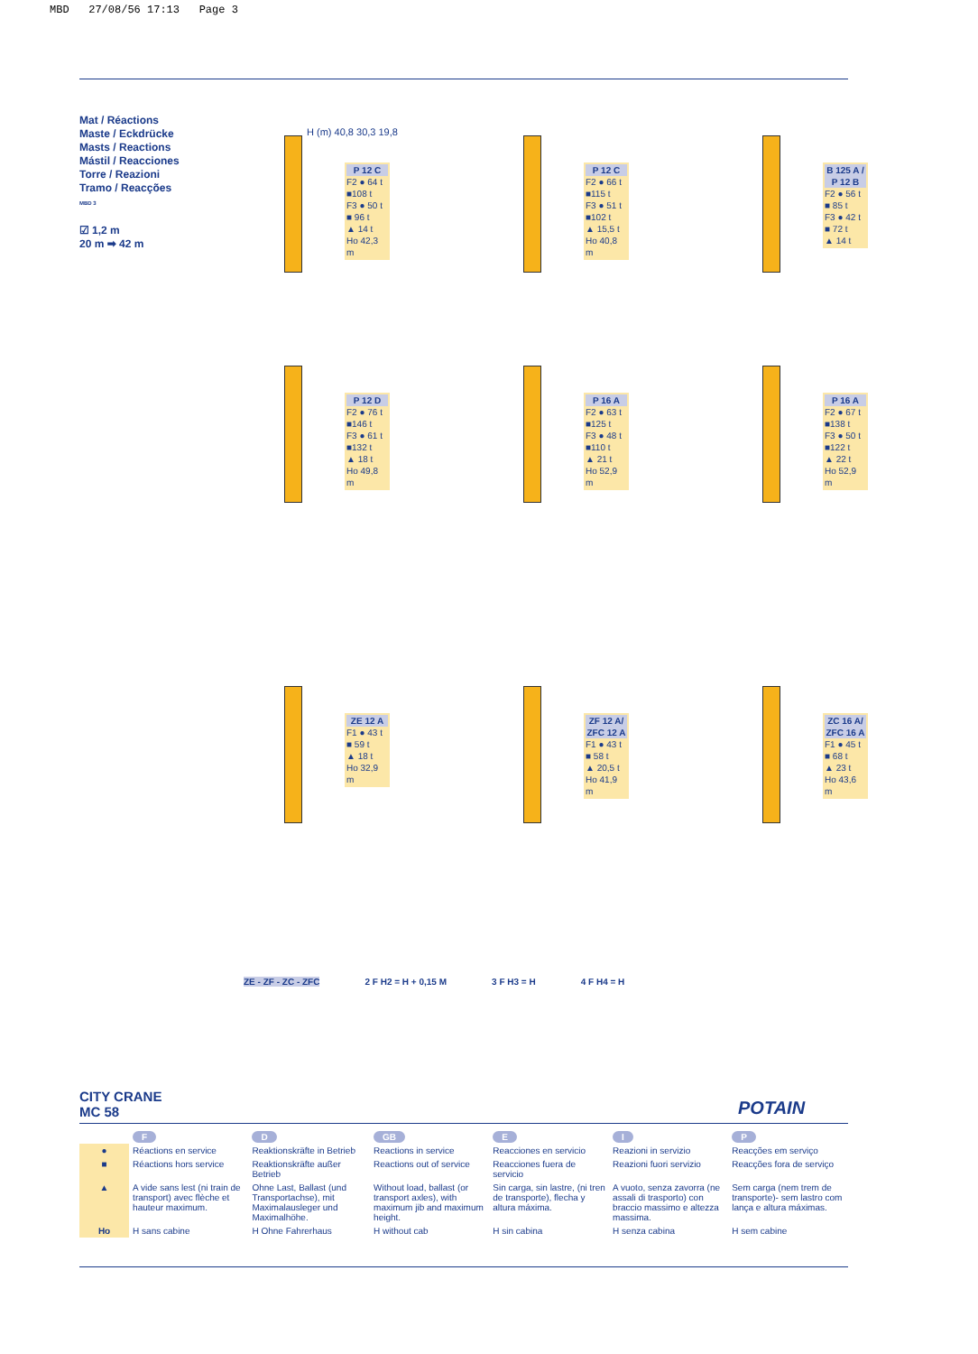MBD 27/08/56 17:13 Page 3
Mat / Réactions
Maste / Eckdrücke
Masts / Reactions
Mástil / Reacciones
Torre / Reazioni
Tramo / Reacções
MBD 3
☑ 1,2 m
20 m ➡ 42 m
P 12 C
F2 ● 64 t
■108 t
F3 ● 50 t
■ 96 t
▲ 14 t
Ho 42,3 m
H (m) 40,8 30,3 19,8
P 12 C
F2 ● 66 t
■115 t
F3 ● 51 t
■102 t
▲ 15,5 t
Ho 40,8 m
B 125 A / P 12 B
F2 ● 56 t
■ 85 t
F3 ● 42 t
■ 72 t
▲ 14 t
P 12 D
F2 ● 76 t
■146 t
F3 ● 61 t
■132 t
▲ 18 t
Ho 49,8 m
P 16 A
F2 ● 63 t
■125 t
F3 ● 48 t
■110 t
▲ 21 t
Ho 52,9 m
P 16 A
F2 ● 67 t
■138 t
F3 ● 50 t
■122 t
▲ 22 t
Ho 52,9 m
ZE 12 A
F1 ● 43 t
■ 59 t
▲ 18 t
Ho 32,9 m
ZF 12 A/ ZFC 12 A
F1 ● 43 t
■ 58 t
▲ 20,5 t
Ho 41,9 m
ZC 16 A/ ZFC 16 A
F1 ● 45 t
■ 68 t
▲ 23 t
Ho 43,6 m
ZE - ZF - ZC - ZFC 2 F H2 = H + 0,15 M 3 F H3 = H 4 F H4 = H
CITY CRANE
MC 58
POTAIN
| | F | D | GB | E | I | P |
| --- | --- | --- | --- | --- | --- | --- |
| ● | Réactions en service | Reaktionskräfte in Betrieb | Reactions in service | Reacciones en servicio | Reazioni in servizio | Reacções em serviço |
| ■ | Réactions hors service | Reaktionskräfte außer Betrieb | Reactions out of service | Reacciones fuera de servicio | Reazioni fuori servizio | Reacções fora de serviço |
| ▲ | A vide sans lest (ni train de transport) avec flèche et hauteur maximum. | Ohne Last, Ballast (und Transportachse), mit Maximalausleger und Maximalhöhe. | Without load, ballast (or transport axles), with maximum jib and maximum height. | Sin carga, sin lastre, (ni tren de transporte), flecha y altura máxima. | A vuoto, senza zavorra (ne assali di trasporto) con braccio massimo e altezza massima. | Sem carga (nem trem de transporte)- sem lastro com lança e altura máximas. |
| Ho | H sans cabine | H Ohne Fahrerhaus | H without cab | H sin cabina | H senza cabina | H sem cabine |